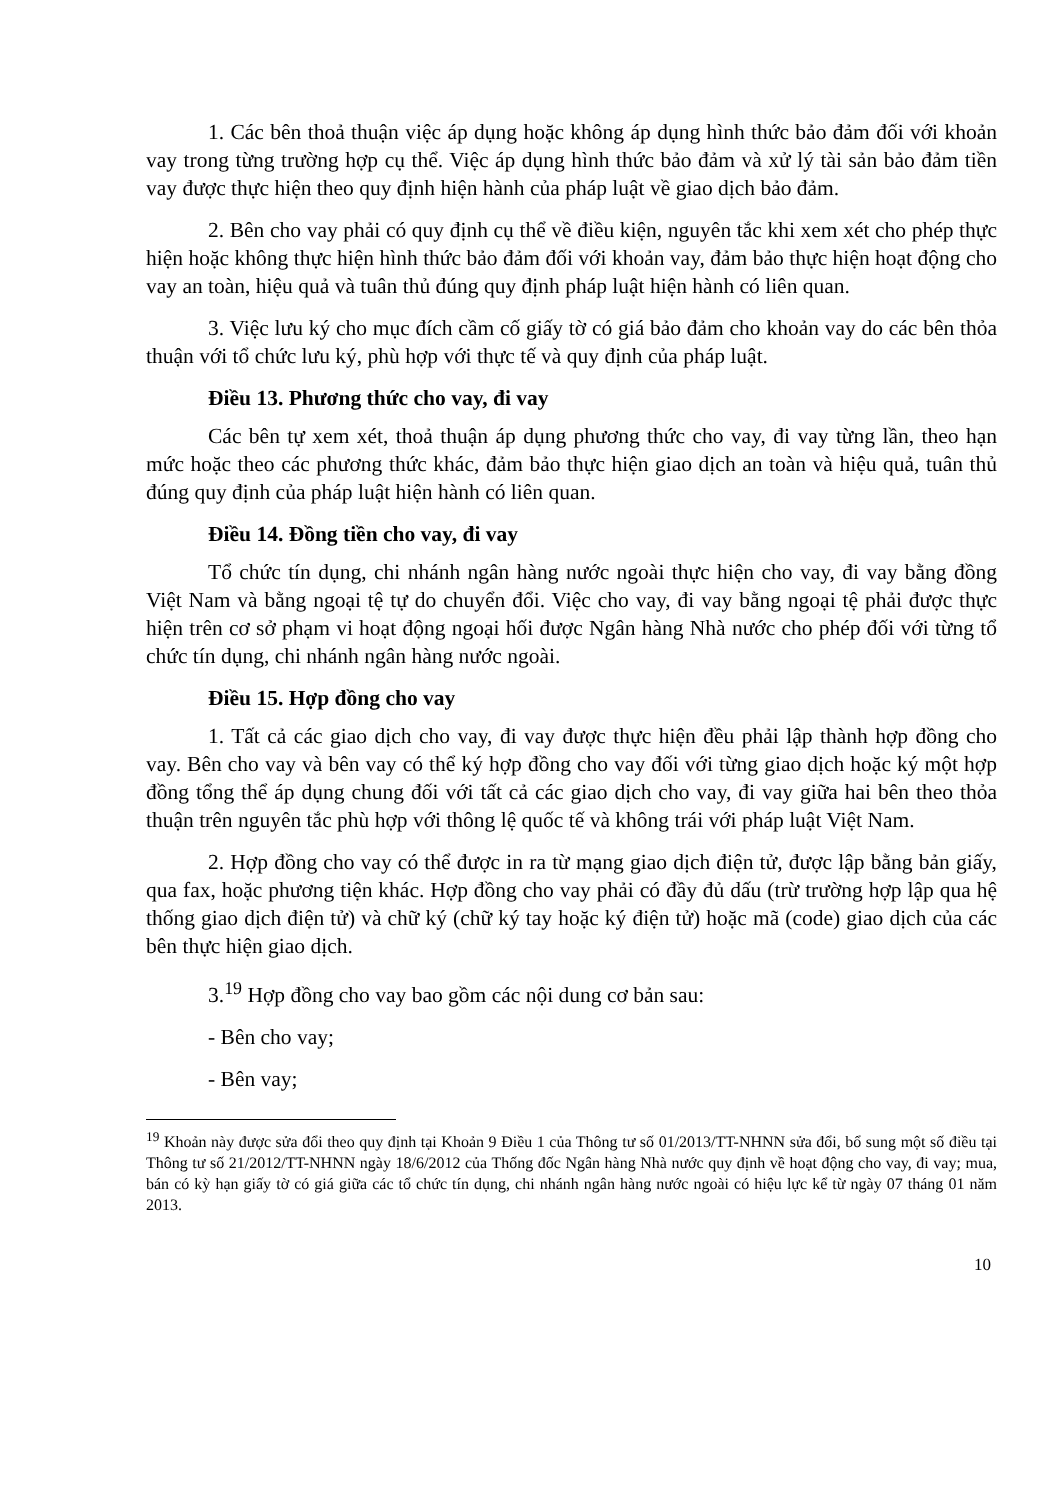1. Các bên thoả thuận việc áp dụng hoặc không áp dụng hình thức bảo đảm đối với khoản vay trong từng trường hợp cụ thể. Việc áp dụng hình thức bảo đảm và xử lý tài sản bảo đảm tiền vay được thực hiện theo quy định hiện hành của pháp luật về giao dịch bảo đảm.
2. Bên cho vay phải có quy định cụ thể về điều kiện, nguyên tắc khi xem xét cho phép thực hiện hoặc không thực hiện hình thức bảo đảm đối với khoản vay, đảm bảo thực hiện hoạt động cho vay an toàn, hiệu quả và tuân thủ đúng quy định pháp luật hiện hành có liên quan.
3. Việc lưu ký cho mục đích cầm cố giấy tờ có giá bảo đảm cho khoản vay do các bên thỏa thuận với tổ chức lưu ký, phù hợp với thực tế và quy định của pháp luật.
Điều 13. Phương thức cho vay, đi vay
Các bên tự xem xét, thoả thuận áp dụng phương thức cho vay, đi vay từng lần, theo hạn mức hoặc theo các phương thức khác, đảm bảo thực hiện giao dịch an toàn và hiệu quả, tuân thủ đúng quy định của pháp luật hiện hành có liên quan.
Điều 14. Đồng tiền cho vay, đi vay
Tổ chức tín dụng, chi nhánh ngân hàng nước ngoài thực hiện cho vay, đi vay bằng đồng Việt Nam và bằng ngoại tệ tự do chuyển đổi. Việc cho vay, đi vay bằng ngoại tệ phải được thực hiện trên cơ sở phạm vi hoạt động ngoại hối được Ngân hàng Nhà nước cho phép đối với từng tổ chức tín dụng, chi nhánh ngân hàng nước ngoài.
Điều 15. Hợp đồng cho vay
1. Tất cả các giao dịch cho vay, đi vay được thực hiện đều phải lập thành hợp đồng cho vay. Bên cho vay và bên vay có thể ký hợp đồng cho vay đối với từng giao dịch hoặc ký một hợp đồng tổng thể áp dụng chung đối với tất cả các giao dịch cho vay, đi vay giữa hai bên theo thỏa thuận trên nguyên tắc phù hợp với thông lệ quốc tế và không trái với pháp luật Việt Nam.
2. Hợp đồng cho vay có thể được in ra từ mạng giao dịch điện tử, được lập bằng bản giấy, qua fax, hoặc phương tiện khác. Hợp đồng cho vay phải có đầy đủ dấu (trừ trường hợp lập qua hệ thống giao dịch điện tử) và chữ ký (chữ ký tay hoặc ký điện tử) hoặc mã (code) giao dịch của các bên thực hiện giao dịch.
3.<sup>19</sup> Hợp đồng cho vay bao gồm các nội dung cơ bản sau:
- Bên cho vay;
- Bên vay;
<sup>19</sup> Khoản này được sửa đổi theo quy định tại Khoản 9 Điều 1 của Thông tư số 01/2013/TT-NHNN sửa đổi, bổ sung một số điều tại Thông tư số 21/2012/TT-NHNN ngày 18/6/2012 của Thống đốc Ngân hàng Nhà nước quy định về hoạt động cho vay, đi vay; mua, bán có kỳ hạn giấy tờ có giá giữa các tổ chức tín dụng, chi nhánh ngân hàng nước ngoài có hiệu lực kể từ ngày 07 tháng 01 năm 2013.
10